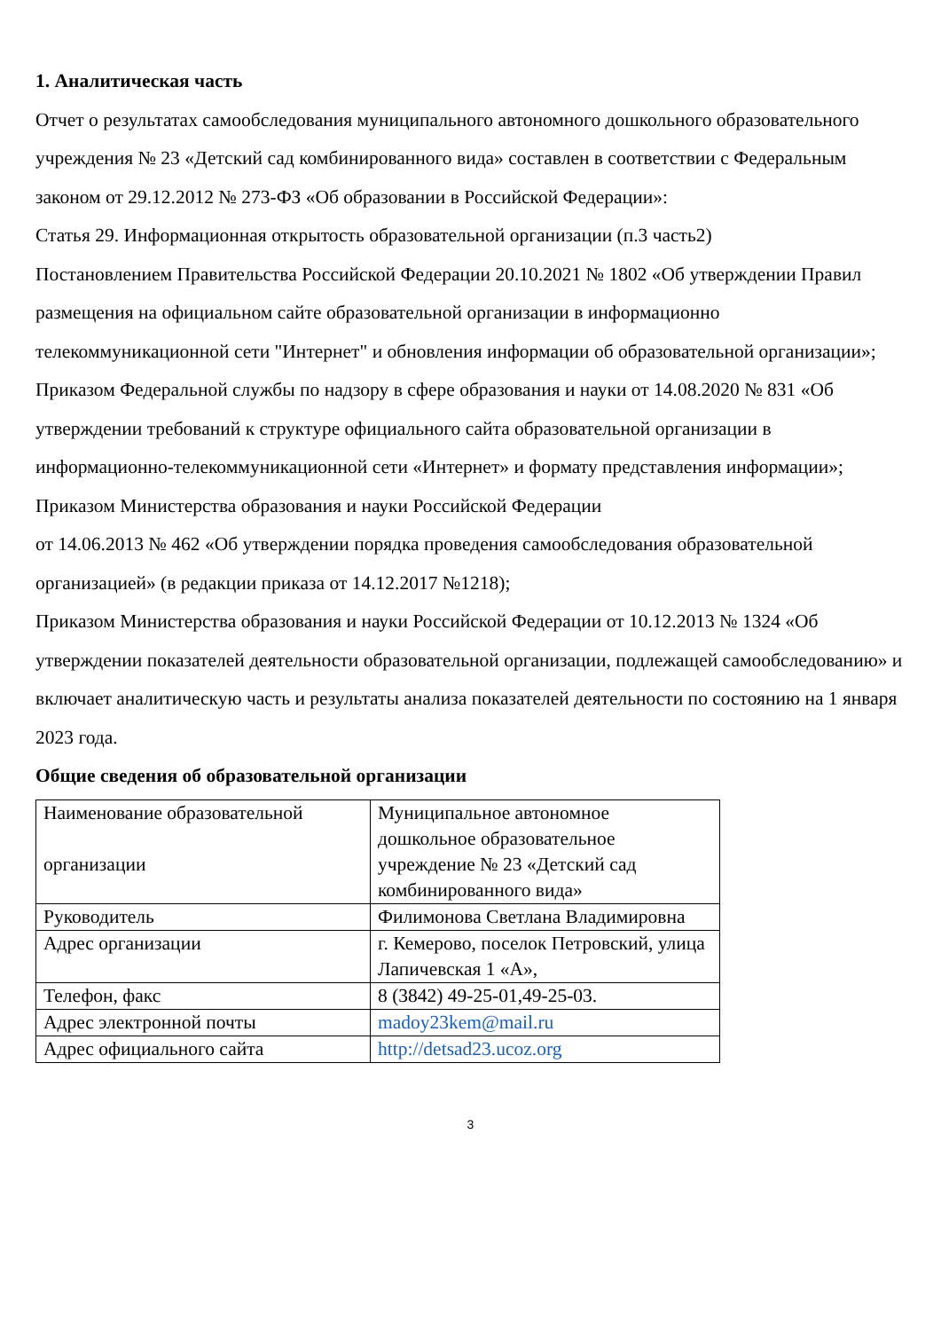1. Аналитическая часть
Отчет о результатах самообследования муниципального автономного дошкольного образовательного учреждения № 23 «Детский сад комбинированного вида» составлен в соответствии с Федеральным законом от 29.12.2012 № 273-ФЗ «Об образовании в Российской Федерации»:
Статья 29. Информационная открытость образовательной организации (п.3 часть2)
Постановлением Правительства Российской Федерации 20.10.2021 № 1802 «Об утверждении Правил размещения на официальном сайте образовательной организации в информационно телекоммуникационной сети "Интернет" и обновления информации об образовательной организации»;
Приказом Федеральной службы по надзору в сфере образования и науки от 14.08.2020 № 831 «Об утверждении требований к структуре официального сайта образовательной организации в информационно-телекоммуникационной сети «Интернет» и формату представления информации»;
Приказом Министерства образования и науки Российской Федерации
от 14.06.2013 № 462 «Об утверждении порядка проведения самообследования образовательной организацией» (в редакции приказа от 14.12.2017 №1218);
Приказом Министерства образования и науки Российской Федерации от 10.12.2013 № 1324 «Об утверждении показателей деятельности образовательной организации, подлежащей самообследованию» и включает аналитическую часть и результаты анализа показателей деятельности по состоянию на 1 января 2023 года.
Общие сведения об образовательной организации
| Наименование образовательной организации | Муниципальное автономное дошкольное образовательное учреждение № 23 «Детский сад комбинированного вида» |
| Руководитель | Филимонова Светлана Владимировна |
| Адрес организации | г. Кемерово, поселок Петровский, улица Лапичевская 1 «А», |
| Телефон, факс | 8 (3842) 49-25-01,49-25-03. |
| Адрес электронной почты | madoy23kem@mail.ru |
| Адрес официального сайта | http://detsad23.ucoz.org |
3